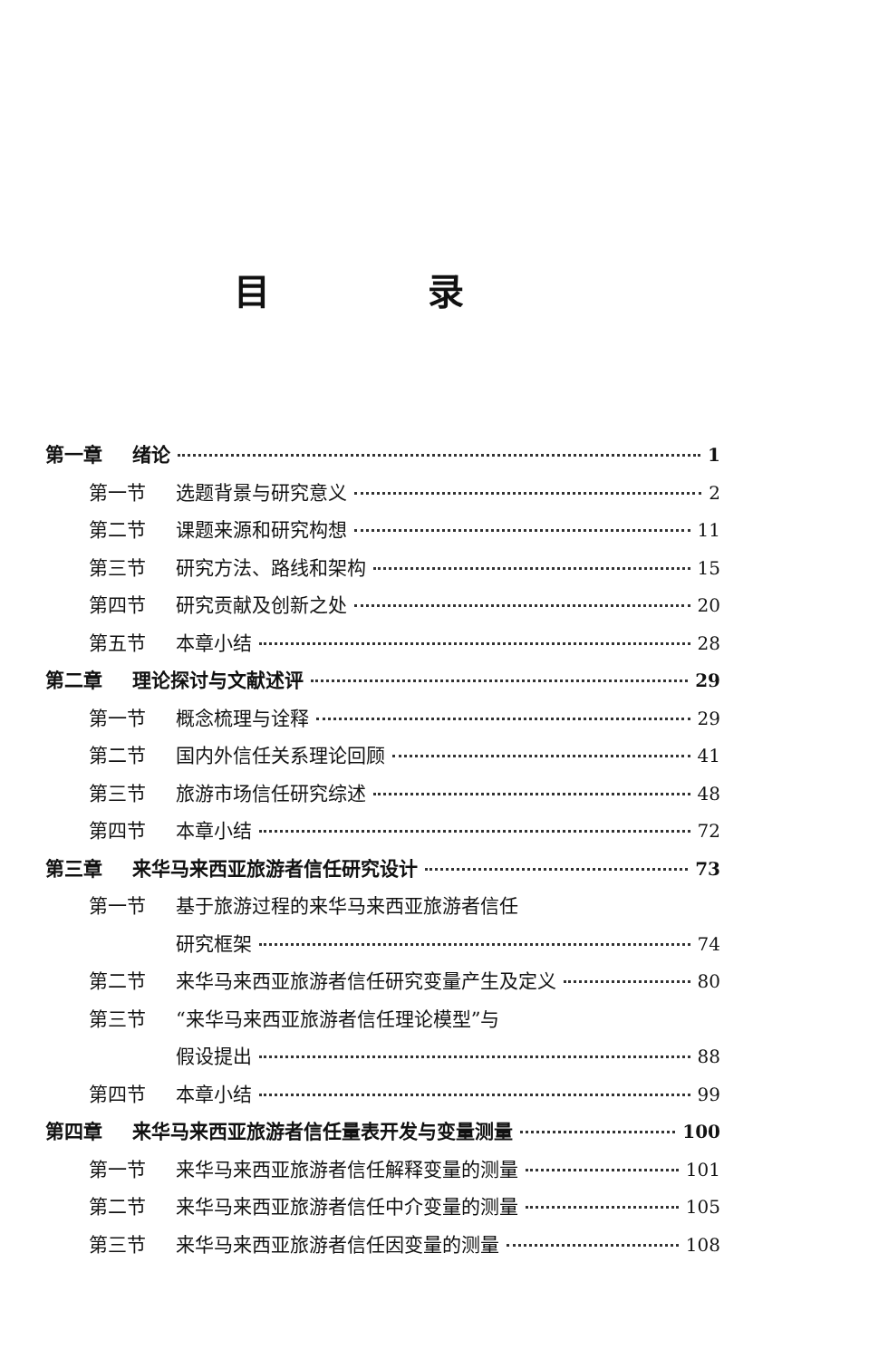目 录
第一章 绪论 1
第一节 选题背景与研究意义 2
第二节 课题来源和研究构想 11
第三节 研究方法、路线和架构 15
第四节 研究贡献及创新之处 20
第五节 本章小结 28
第二章 理论探讨与文献述评 29
第一节 概念梳理与诠释 29
第二节 国内外信任关系理论回顾 41
第三节 旅游市场信任研究综述 48
第四节 本章小结 72
第三章 来华马来西亚旅游者信任研究设计 73
第一节 基于旅游过程的来华马来西亚旅游者信任
研究框架 74
第二节 来华马来西亚旅游者信任研究变量产生及定义 80
第三节 “来华马来西亚旅游者信任理论模型”与
假设提出 88
第四节 本章小结 99
第四章 来华马来西亚旅游者信任量表开发与变量测量 100
第一节 来华马来西亚旅游者信任解释变量的测量 101
第二节 来华马来西亚旅游者信任中介变量的测量 105
第三节 来华马来西亚旅游者信任因变量的测量 108